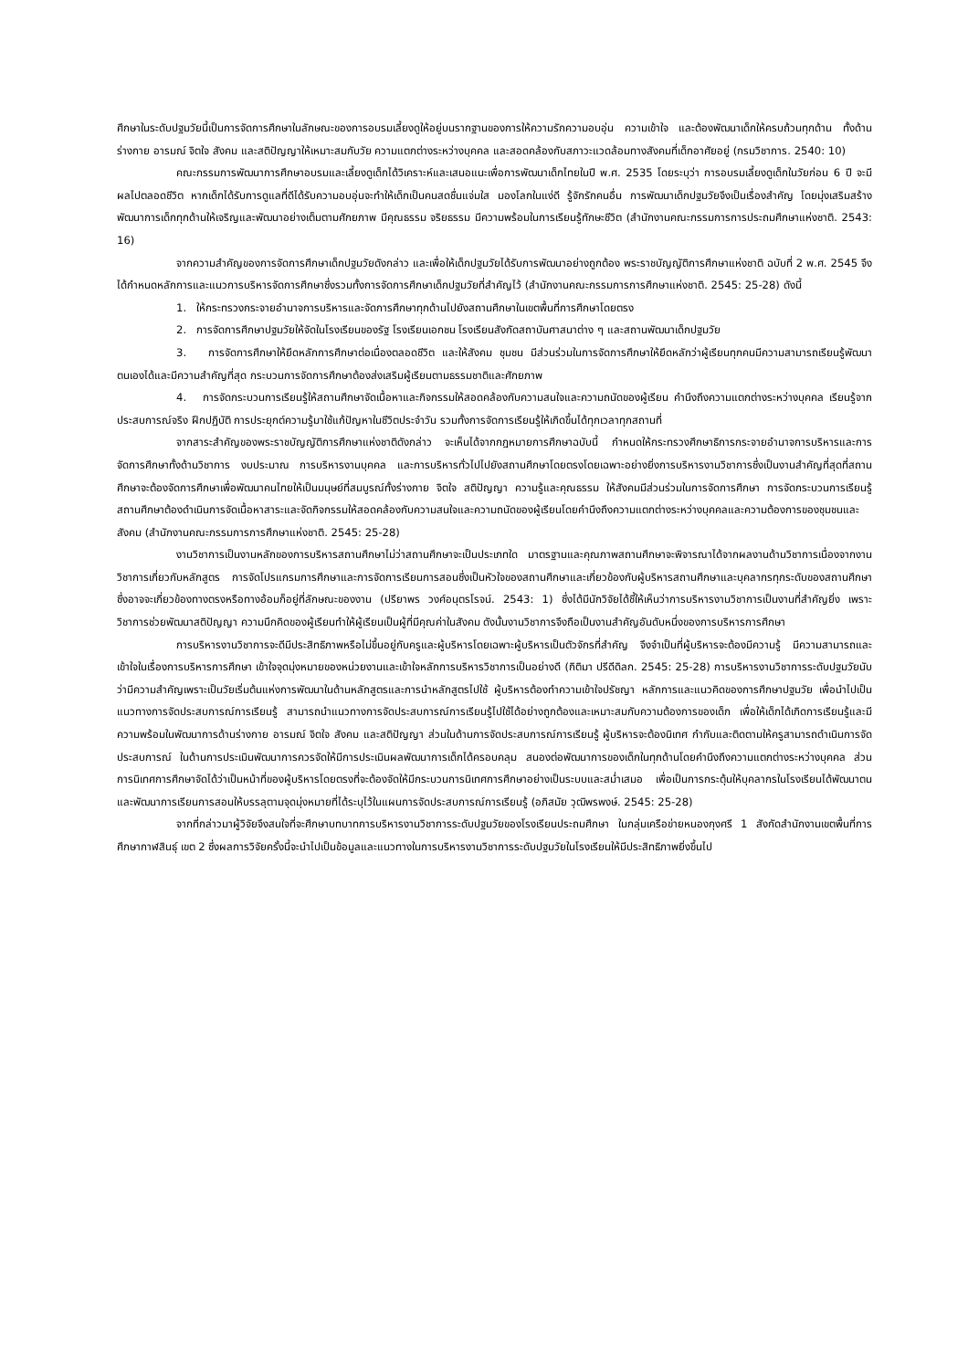ศึกษาในระดับปฐมวัยนี้เป็นการจัดการศึกษาในลักษณะของการอบรมเลี้ยงดูให้อยู่บนรากฐานของการให้ความรักความอบอุ่น ความเข้าใจ และต้องพัฒนาเด็กให้ครบถ้วนทุกด้าน ทั้งด้านร่างกาย อารมณ์ จิตใจ สังคม และสติปัญญาให้เหมาะสมกับวัย ความแตกต่างระหว่างบุคคล และสอดคล้องกับสภาวะแวดล้อมทางสังคมที่เด็กอาศัยอยู่ (กรมวิชาการ. 2540: 10)
คณะกรรมการพัฒนาการศึกษาอบรมและเลี้ยงดูเด็กได้วิเคราะห์และเสนอแนะเพื่อการพัฒนาเด็กไทยในปี พ.ศ. 2535 โดยระบุว่า การอบรมเลี้ยงดูเด็กในวัยก่อน 6 ปี จะมีผลไปตลอดชีวิต หากเด็กได้รับการดูแลที่ดีได้รับความอบอุ่นจะทำให้เด็กเป็นคนสดชื่นแจ่มใส มองโลกในแง่ดี รู้จักรักคนอื่น การพัฒนาเด็กปฐมวัยจึงเป็นเรื่องสำคัญ โดยมุ่งเสริมสร้างพัฒนาการเด็กทุกด้านให้เจริญและพัฒนาอย่างเต็มตามศักยภาพ มีคุณธรรม จริยธรรม มีความพร้อมในการเรียนรู้ทักษะชีวิต (สำนักงานคณะกรรมการการประถมศึกษาแห่งชาติ. 2543: 16)
จากความสำคัญของการจัดการศึกษาเด็กปฐมวัยดังกล่าว และเพื่อให้เด็กปฐมวัยได้รับการพัฒนาอย่างถูกต้อง พระราชบัญญัติการศึกษาแห่งชาติ ฉบับที่ 2 พ.ศ. 2545 จึงได้กำหนดหลักการและแนวการบริหารจัดการศึกษาซึ่งรวมทั้งการจัดการศึกษาเด็กปฐมวัยที่สำคัญไว้ (สำนักงานคณะกรรมการการศึกษาแห่งชาติ. 2545: 25-28) ดังนี้
1. ให้กระทรวงกระจายอำนาจการบริหารและจัดการศึกษาทุกด้านไปยังสถานศึกษาในเขตพื้นที่การศึกษาโดยตรง
2. การจัดการศึกษาปฐมวัยให้จัดในโรงเรียนของรัฐ โรงเรียนเอกชน โรงเรียนสังกัดสถาบันศาสนาต่าง ๆ และสถานพัฒนาเด็กปฐมวัย
3. การจัดการศึกษาให้ยึดหลักการศึกษาต่อเนื่องตลอดชีวิต และให้สังคม ชุมชน มีส่วนร่วมในการจัดการศึกษาให้ยึดหลักว่าผู้เรียนทุกคนมีความสามารถเรียนรู้พัฒนาตนเองได้และมีความสำคัญที่สุด กระบวนการจัดการศึกษาต้องส่งเสริมผู้เรียนตามธรรมชาติและศักยภาพ
4. การจัดกระบวนการเรียนรู้ให้สถานศึกษาจัดเนื้อหาและกิจกรรมให้สอดคล้องกับความสนใจและความถนัดของผู้เรียน คำนึงถึงความแตกต่างระหว่างบุคคล เรียนรู้จากประสบการณ์จริง ฝึกปฏิบัติ การประยุกต์ความรู้มาใช้แก้ปัญหาในชีวิตประจำวัน รวมทั้งการจัดการเรียนรู้ให้เกิดขึ้นได้ทุกเวลาทุกสถานที่
จากสาระสำคัญของพระราชบัญญัติการศึกษาแห่งชาติดังกล่าว จะเห็นได้จากกฎหมายการศึกษาฉบับนี้ กำหนดให้กระทรวงศึกษาธิการกระจายอำนาจการบริหารและการจัดการศึกษาทั้งด้านวิชาการ งบประมาณ การบริหารงานบุคคล และการบริหารทั่วไปไปยังสถานศึกษาโดยตรงโดยเฉพาะอย่างยิ่งการบริหารงานวิชาการซึ่งเป็นงานสำคัญที่สุดที่สถานศึกษาจะต้องจัดการศึกษาเพื่อพัฒนาคนไทยให้เป็นมนุษย์ที่สมบูรณ์ทั้งร่างกาย จิตใจ สติปัญญา ความรู้และคุณธรรม ให้สังคมมีส่วนร่วมในการจัดการศึกษา การจัดกระบวนการเรียนรู้สถานศึกษาต้องดำเนินการจัดเนื้อหาสาระและจัดกิจกรรมให้สอดคล้องกับความสนใจและความถนัดของผู้เรียนโดยคำนึงถึงความแตกต่างระหว่างบุคคลและความต้องการของชุมชนและสังคม (สำนักงานคณะกรรมการการศึกษาแห่งชาติ. 2545: 25-28)
งานวิชาการเป็นงานหลักของการบริหารสถานศึกษาไม่ว่าสถานศึกษาจะเป็นประเภทใด มาตรฐานและคุณภาพสถานศึกษาจะพิจารณาได้จากผลงานด้านวิชาการเนื่องจากงานวิชาการเกี่ยวกับหลักสูตร การจัดโปรแกรมการศึกษาและการจัดการเรียนการสอนซึ่งเป็นหัวใจของสถานศึกษาและเกี่ยวข้องกับผู้บริหารสถานศึกษาและบุคลากรทุกระดับของสถานศึกษาซึ่งอาจจะเกี่ยวข้องทางตรงหรือทางอ้อมก็อยู่ที่ลักษณะของงาน (ปรียาพร วงศ์อนุตรโรจน์. 2543: 1) ซึ่งได้มีนักวิจัยได้ชี้ให้เห็นว่าการบริหารงานวิชาการเป็นงานที่สำคัญยิ่ง เพราะวิชาการช่วยพัฒนาสติปัญญา ความนึกคิดของผู้เรียนทำให้ผู้เรียนเป็นผู้ที่มีคุณค่าในสังคม ดังนั้นงานวิชาการจึงถือเป็นงานสำคัญอันดับหนึ่งของการบริหารการศึกษา
การบริหารงานวิชาการจะดีมีประสิทธิภาพหรือไม่ขึ้นอยู่กับครูและผู้บริหารโดยเฉพาะผู้บริหารเป็นตัวจักรที่สำคัญ จึงจำเป็นที่ผู้บริหารจะต้องมีความรู้ มีความสามารถและเข้าใจในเรื่องการบริหารการศึกษา เข้าใจจุดมุ่งหมายของหน่วยงานและเข้าใจหลักการบริหารวิชาการเป็นอย่างดี (กิติมา ปรีดีดิลก. 2545: 25-28) การบริหารงานวิชาการระดับปฐมวัยนับว่ามีความสำคัญเพราะเป็นวัยเริ่มต้นแห่งการพัฒนาในด้านหลักสูตรและการนำหลักสูตรไปใช้ ผู้บริหารต้องทำความเข้าใจปรัชญา หลักการและแนวคิดของการศึกษาปฐมวัย เพื่อนำไปเป็นแนวทางการจัดประสบการณ์การเรียนรู้ สามารถนำแนวทางการจัดประสบการณ์การเรียนรู้ไปใช้ได้อย่างถูกต้องและเหมาะสมกับความต้องการของเด็ก เพื่อให้เด็กได้เกิดการเรียนรู้และมีความพร้อมในพัฒนาการด้านร่างกาย อารมณ์ จิตใจ สังคม และสติปัญญา ส่วนในด้านการจัดประสบการณ์การเรียนรู้ ผู้บริหารจะต้องนิเทศ กำกับและติดตามให้ครูสามารถดำเนินการจัดประสบการณ์ ในด้านการประเมินพัฒนาการควรจัดให้มีการประเมินผลพัฒนาการเด็กได้ครอบคลุม สนองต่อพัฒนาการของเด็กในทุกด้านโดยคำนึงถึงความแตกต่างระหว่างบุคคล ส่วนการนิเทศการศึกษาจัดได้ว่าเป็นหน้าที่ของผู้บริหารโดยตรงที่จะต้องจัดให้มีกระบวนการนิเทศการศึกษาอย่างเป็นระบบและสม่ำเสมอ เพื่อเป็นการกระตุ้นให้บุคลากรในโรงเรียนได้พัฒนาตนและพัฒนาการเรียนการสอนให้บรรลุตามจุดมุ่งหมายที่ได้ระบุไว้ในแผนการจัดประสบการณ์การเรียนรู้ (อภิสมัย วุฒิพรพงษ์. 2545: 25-28)
จากที่กล่าวมาผู้วิจัยจึงสนใจที่จะศึกษาบทบาทการบริหารงานวิชาการระดับปฐมวัยของโรงเรียนประถมศึกษา ในกลุ่มเครือข่ายหนองกุงศรี 1 สังกัดสำนักงานเขตพื้นที่การศึกษากาฬสินธุ์ เขต 2 ซึ่งผลการวิจัยครั้งนี้จะนำไปเป็นข้อมูลและแนวทางในการบริหารงานวิชาการระดับปฐมวัยในโรงเรียนให้มีประสิทธิภาพยิ่งขึ้นไป